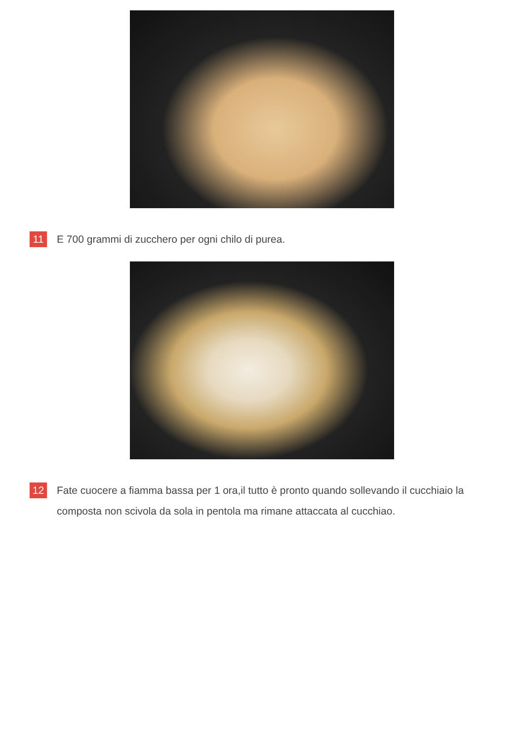11 E 700 grammi di zucchero per ogni chilo di purea.
12 Fate cuocere a fiamma bassa per 1 ora,il tutto è pronto quando sollevando il cucchiaio la composta non scivola da sola in pentola ma rimane attaccata al cucchiao.